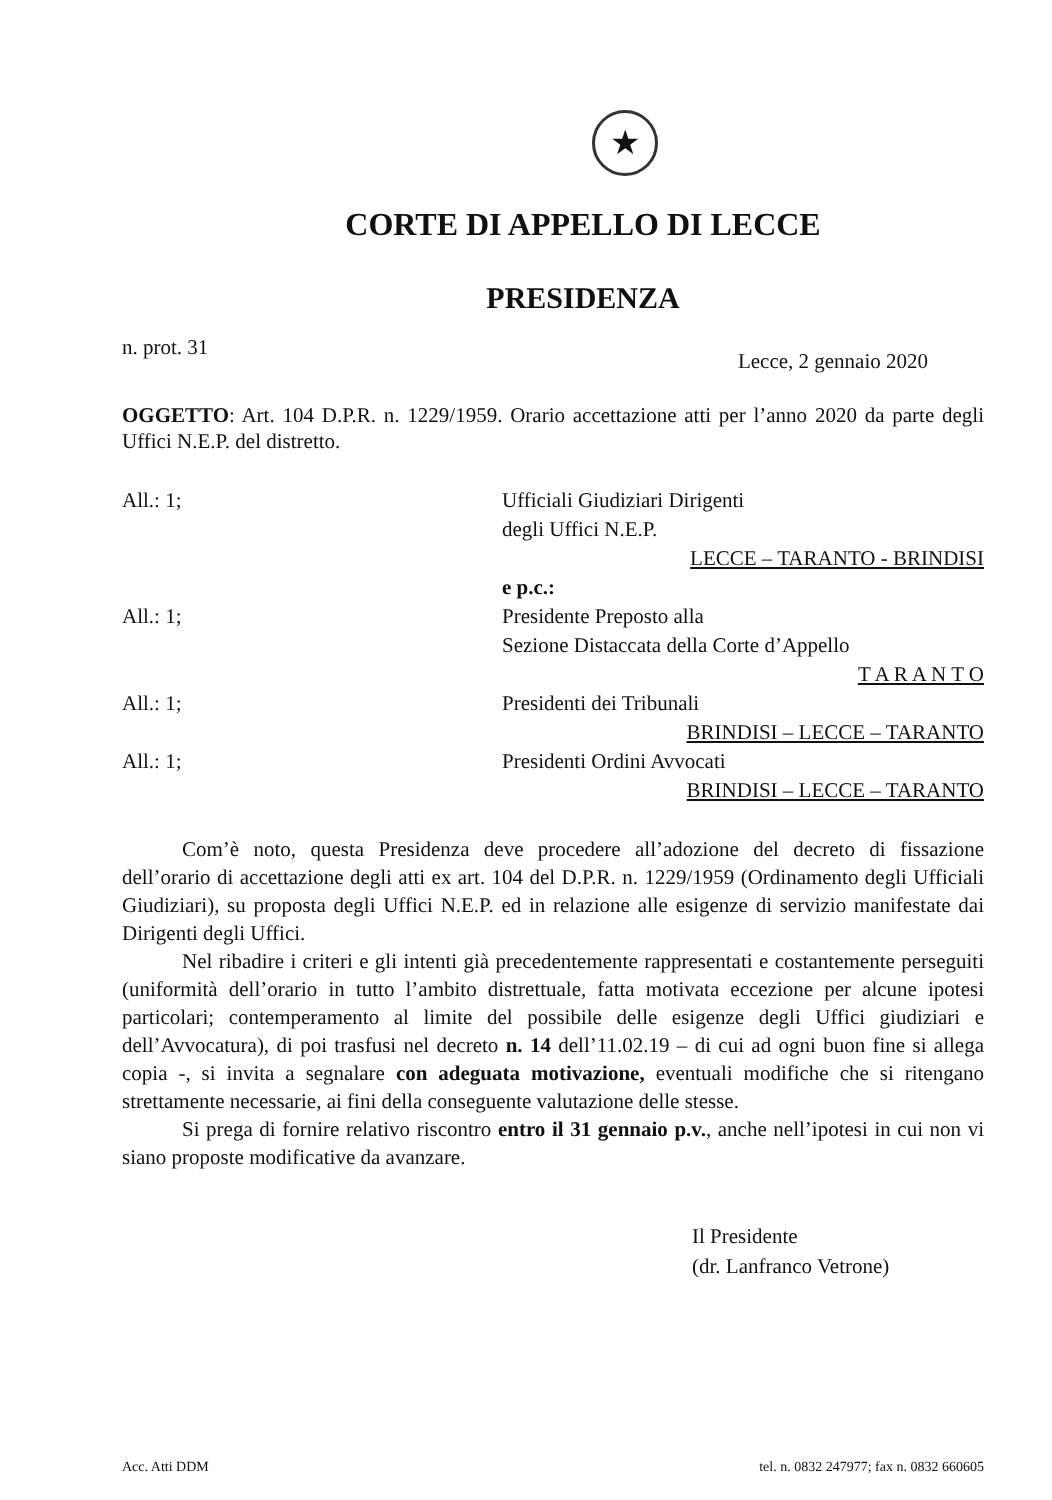★
CORTE DI APPELLO DI LECCE
PRESIDENZA
n. prot. 31 Lecce, 2 gennaio 2020
OGGETTO: Art. 104 D.P.R. n. 1229/1959. Orario accettazione atti per l’anno 2020 da parte degli Uffici N.E.P. del distretto.
All.: 1; Ufficiali Giudiziari Dirigenti
degli Uffici N.E.P.
LECCE – TARANTO - BRINDISI
e p.c.:
All.: 1; Presidente Preposto alla
Sezione Distaccata della Corte d’Appello
T A R A N T O
All.: 1; Presidenti dei Tribunali
BRINDISI – LECCE – TARANTO
All.: 1; Presidenti Ordini Avvocati
BRINDISI – LECCE – TARANTO
Com’è noto, questa Presidenza deve procedere all’adozione del decreto di fissazione dell’orario di accettazione degli atti ex art. 104 del D.P.R. n. 1229/1959 (Ordinamento degli Ufficiali Giudiziari), su proposta degli Uffici N.E.P. ed in relazione alle esigenze di servizio manifestate dai Dirigenti degli Uffici.
Nel ribadire i criteri e gli intenti già precedentemente rappresentati e costantemente perseguiti (uniformità dell’orario in tutto l’ambito distrettuale, fatta motivata eccezione per alcune ipotesi particolari; contemperamento al limite del possibile delle esigenze degli Uffici giudiziari e dell’Avvocatura), di poi trasfusi nel decreto n. 14 dell’11.02.19 – di cui ad ogni buon fine si allega copia -, si invita a segnalare con adeguata motivazione, eventuali modifiche che si ritengano strettamente necessarie, ai fini della conseguente valutazione delle stesse.
Si prega di fornire relativo riscontro entro il 31 gennaio p.v., anche nell’ipotesi in cui non vi siano proposte modificative da avanzare.
Il Presidente
(dr. Lanfranco Vetrone)
Acc. Atti DDM tel. n. 0832 247977; fax n. 0832 660605